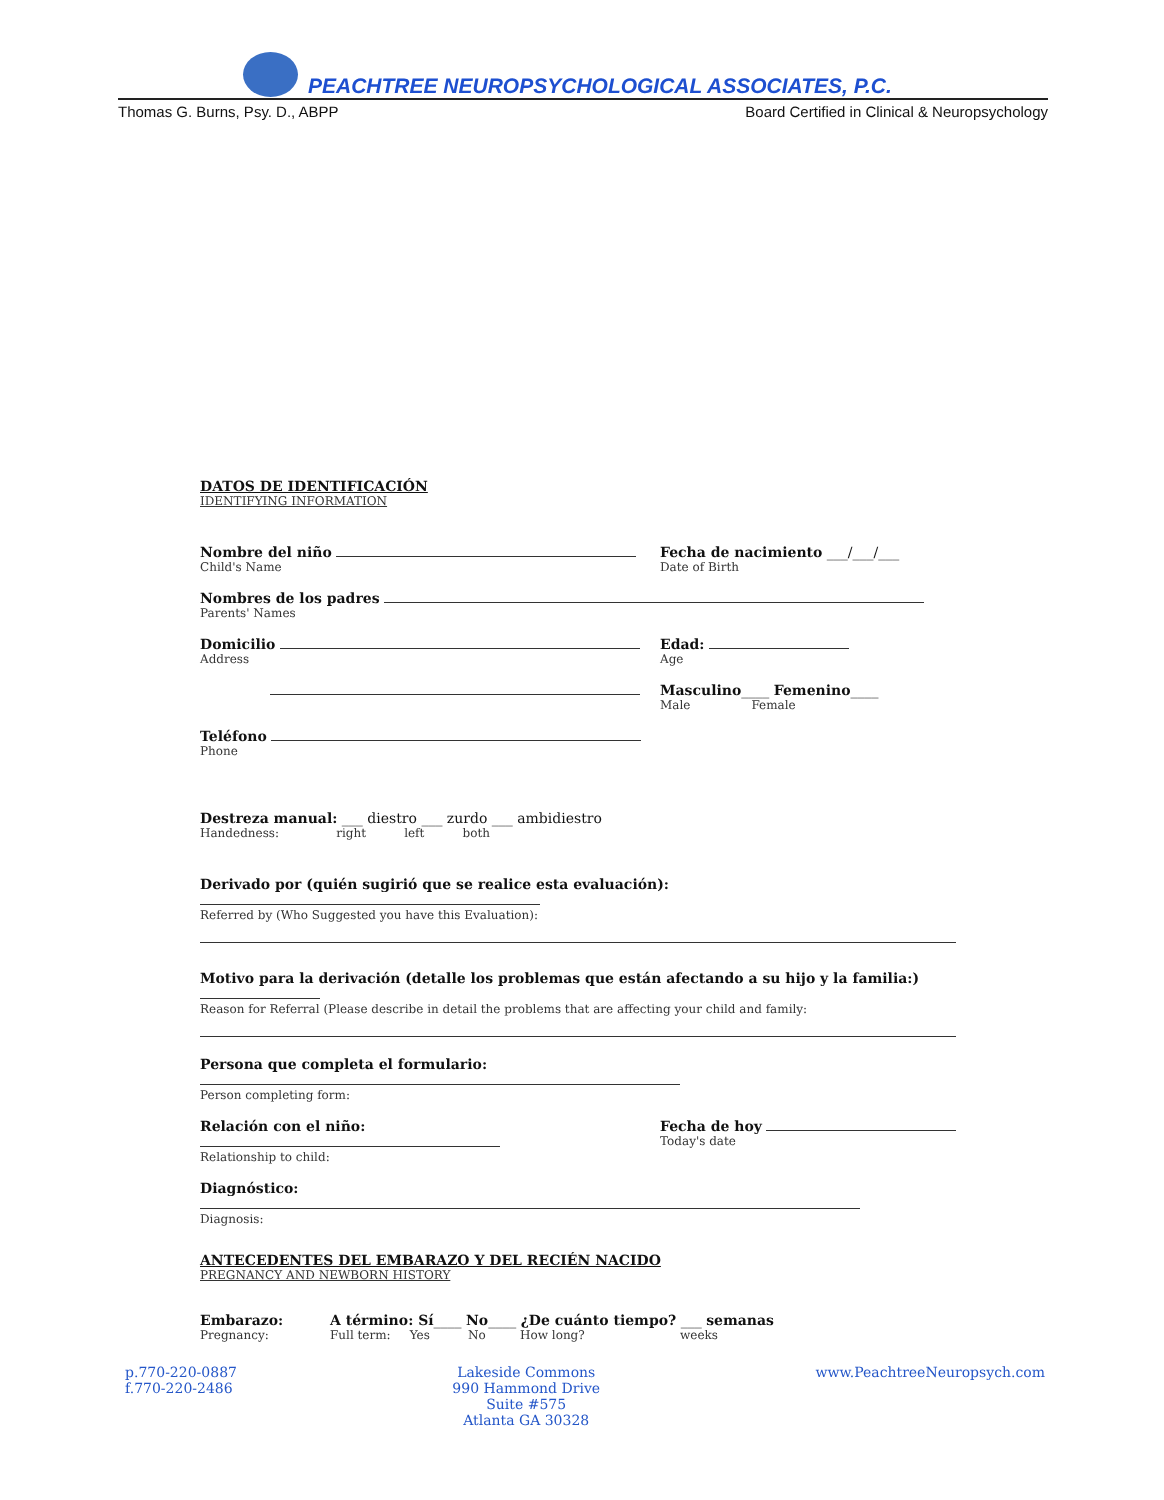PEACHTREE NEUROPSYCHOLOGICAL ASSOCIATES, P.C.
Thomas G. Burns, Psy. D., ABPP Board Certified in Clinical & Neuropsychology
DATOS DE IDENTIFICACIÓN
IDENTIFYING INFORMATION
Nombre del niño
Child's Name
Fecha de nacimiento ___/___/___
Date of Birth
Nombres de los padres
Parents' Names
Domicilio
Address
Edad:
Age
Masculino____ Femenino____
Male Female
Teléfono
Phone
Destreza manual: ___ diestro ___ zurdo ___ ambidiestro
Handedness: right left both
Derivado por (quién sugirió que se realice esta evaluación):
Referred by (Who Suggested you have this Evaluation):
Motivo para la derivación (detalle los problemas que están afectando a su hijo y la familia:)
Reason for Referral (Please describe in detail the problems that are affecting your child and family:
Persona que completa el formulario:
Person completing form:
Relación con el niño:
Relationship to child:
Fecha de hoy
Today's date
Diagnóstico:
Diagnosis:
ANTECEDENTES DEL EMBARAZO Y DEL RECIÉN NACIDO
PREGNANCY AND NEWBORN HISTORY
Embarazo:
Pregnancy:
A término: Sí____ No____ ¿De cuánto tiempo? ___ semanas
Full term: Yes No How long? weeks
p.770-220-0887
f.770-220-2486
Lakeside Commons
990 Hammond Drive
Suite #575
Atlanta GA 30328
www.PeachtreeNeuropsych.com